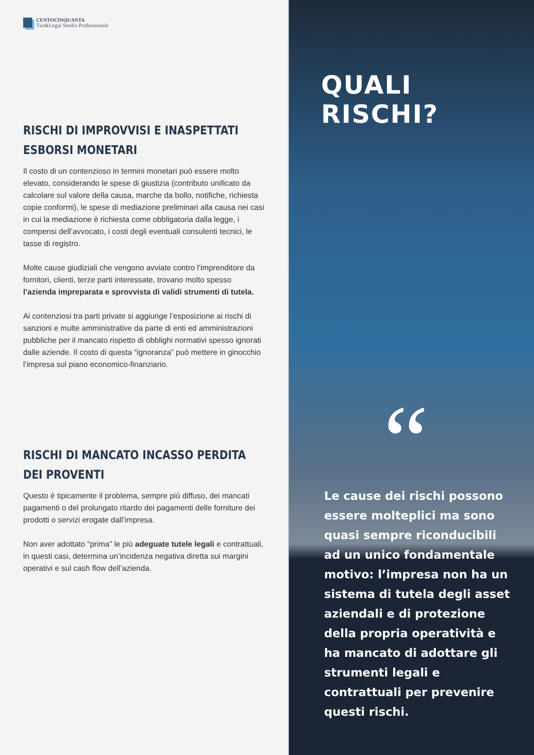CENTOCINQUANTA
Tax&Legal Studio Professionale
RISCHI DI IMPROVVISI E INASPETTATI ESBORSI MONETARI
Il costo di un contenzioso in termini monetari può essere molto elevato, considerando le spese di giustizia (contributo unificato da calcolare sul valore della causa, marche da bollo, notifiche, richiesta copie conformi), le spese di mediazione preliminari alla causa nei casi in cui la mediazione è richiesta come obbligatoria dalla legge, i compensi dell’avvocato, i costi degli eventuali consulenti tecnici, le tasse di registro.
Molte cause giudiziali che vengono avviate contro l’imprenditore da fornitori, clienti, terze parti interessate, trovano molto spesso l’azienda impreparata e sprovvista di validi strumenti di tutela.
Ai contenziosi tra parti private si aggiunge l’esposizione ai rischi di sanzioni e multe amministrative da parte di enti ed amministrazioni pubbliche per il mancato rispetto di obblighi normativi spesso ignorati dalle aziende. Il costo di questa “ignoranza” può mettere in ginocchio l’impresa sul piano economico-finanziario.
RISCHI DI MANCATO INCASSO PERDITA DEI PROVENTI
Questo è tipicamente il problema, sempre più diffuso, dei mancati pagamenti o del prolungato ritardo dei pagamenti delle forniture dei prodotti o servizi erogate dall’impresa.
Non aver adottato “prima” le più adeguate tutele legali e contrattuali, in questi casi, determina un’incidenza negativa diretta sui margini operativi e sul cash flow dell’azienda.
QUALI RISCHI?
“
Le cause dei rischi possono essere molteplici ma sono quasi sempre riconducibili ad un unico fondamentale motivo: l’impresa non ha un sistema di tutela degli asset aziendali e di protezione della propria operatività e ha mancato di adottare gli strumenti legali e contrattuali per prevenire questi rischi.